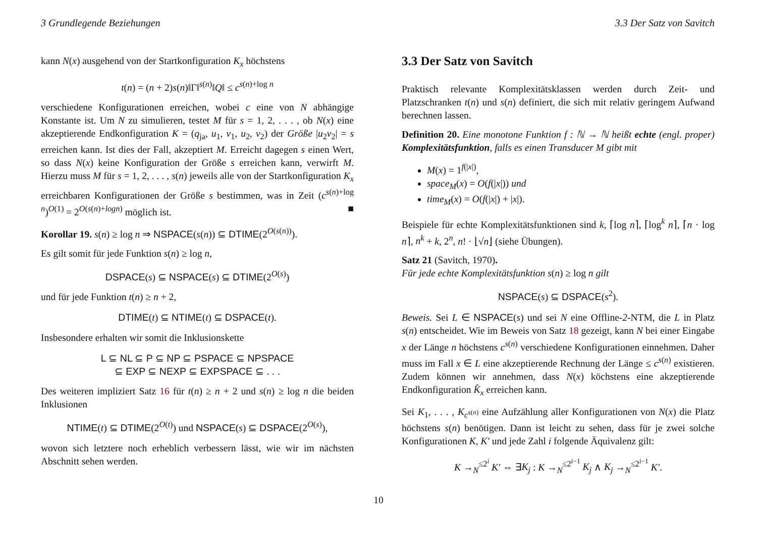3 Grundlegende Beziehungen 3.3 Der Satz von Savitch
kann N(x) ausgehend von der Startkonfiguration K<sub>x</sub> höchstens
t(n) = (n + 2)s(n)‖Γ‖<sup>s(n)</sup>‖Q‖ ≤ c<sup>s(n)+log n</sup>
verschiedene Konfigurationen erreichen, wobei c eine von N abhängige Konstante ist. Um N zu simulieren, testet M für s = 1, 2, . . . , ob N(x) eine akzeptierende Endkonfiguration K = (q<sub>ja</sub>, u<sub>1</sub>, v<sub>1</sub>, u<sub>2</sub>, v<sub>2</sub>) der Größe |u<sub>2</sub>v<sub>2</sub>| = s erreichen kann. Ist dies der Fall, akzeptiert M. Erreicht dagegen s einen Wert, so dass N(x) keine Konfiguration der Größe s erreichen kann, verwirft M. Hierzu muss M für s = 1, 2, . . . , s(n) jeweils alle von der Startkonfiguration K<sub>x</sub> erreichbaren Konfigurationen der Größe s bestimmen, was in Zeit (c<sup>s(n)+log n</sup>)<sup>O(1)</sup> = 2<sup>O(s(n)+logn)</sup> möglich ist. ■
Korollar 19. s(n) ≥ log n ⇒ NSPACE(s(n)) ⊆ DTIME(2<sup>O(s(n))</sup>).
Es gilt somit für jede Funktion s(n) ≥ log n,
DSPACE(s) ⊆ NSPACE(s) ⊆ DTIME(2<sup>O(s)</sup>)
und für jede Funktion t(n) ≥ n + 2,
DTIME(t) ⊆ NTIME(t) ⊆ DSPACE(t).
Insbesondere erhalten wir somit die Inklusionskette
L ⊆ NL ⊆ P ⊆ NP ⊆ PSPACE ⊆ NPSPACE
⊆ EXP ⊆ NEXP ⊆ EXPSPACE ⊆ . . .
Des weiteren impliziert Satz 16 für t(n) ≥ n + 2 und s(n) ≥ log n die beiden Inklusionen
NTIME(t) ⊆ DTIME(2<sup>O(t)</sup>) und NSPACE(s) ⊆ DSPACE(2<sup>O(s)</sup>),
wovon sich letztere noch erheblich verbessern lässt, wie wir im nächsten Abschnitt sehen werden.
3.3 Der Satz von Savitch
Praktisch relevante Komplexitätsklassen werden durch Zeit- und Platzschranken t(n) und s(n) definiert, die sich mit relativ geringem Aufwand berechnen lassen.
Definition 20. Eine monotone Funktion f : ℕ → ℕ heißt echte (engl. proper) Komplexitätsfunktion, falls es einen Transducer M gibt mit
M(x) = 1<sup>f(|x|)</sup>,
space<sub>M</sub>(x) = O(f(|x|)) und
time<sub>M</sub>(x) = O(f(|x|) + |x|).
Beispiele für echte Komplexitätsfunktionen sind k, ⌈log n⌉, ⌈log<sup>k</sup> n⌉, ⌈n · log n⌉, n<sup>k</sup> + k, 2<sup>n</sup>, n! · ⌊√n⌋ (siehe Übungen).
Satz 21 (Savitch, 1970).
Für jede echte Komplexitätsfunktion s(n) ≥ log n gilt
NSPACE(s) ⊆ DSPACE(s<sup>2</sup>).
Beweis. Sei L ∈ NSPACE(s) und sei N eine Offline-2-NTM, die L in Platz s(n) entscheidet. Wie im Beweis von Satz 18 gezeigt, kann N bei einer Eingabe x der Länge n höchstens c<sup>s(n)</sup> verschiedene Konfigurationen einnehmen. Daher muss im Fall x ∈ L eine akzeptierende Rechnung der Länge ≤ c<sup>s(n)</sup> existieren. Zudem können wir annehmen, dass N(x) köchstens eine akzeptierende Endkonfiguration K̂<sub>x</sub> erreichen kann.
Sei K<sub>1</sub>, . . . , K<sub>c<sup>s(n)</sup></sub> eine Aufzählung aller Konfigurationen von N(x) die Platz höchstens s(n) benötigen. Dann ist leicht zu sehen, dass für je zwei solche Konfigurationen K, K′ und jede Zahl i folgende Äquivalenz gilt:
K →<sub>N</sub><sup>≤2<sup>i</sup></sup> K′ ⇔ ∃K<sub>j</sub> : K →<sub>N</sub><sup>≤2<sup>i−1</sup></sup> K<sub>j</sub> ∧ K<sub>j</sub> →<sub>N</sub><sup>≤2<sup>i−1</sup></sup> K′.
10